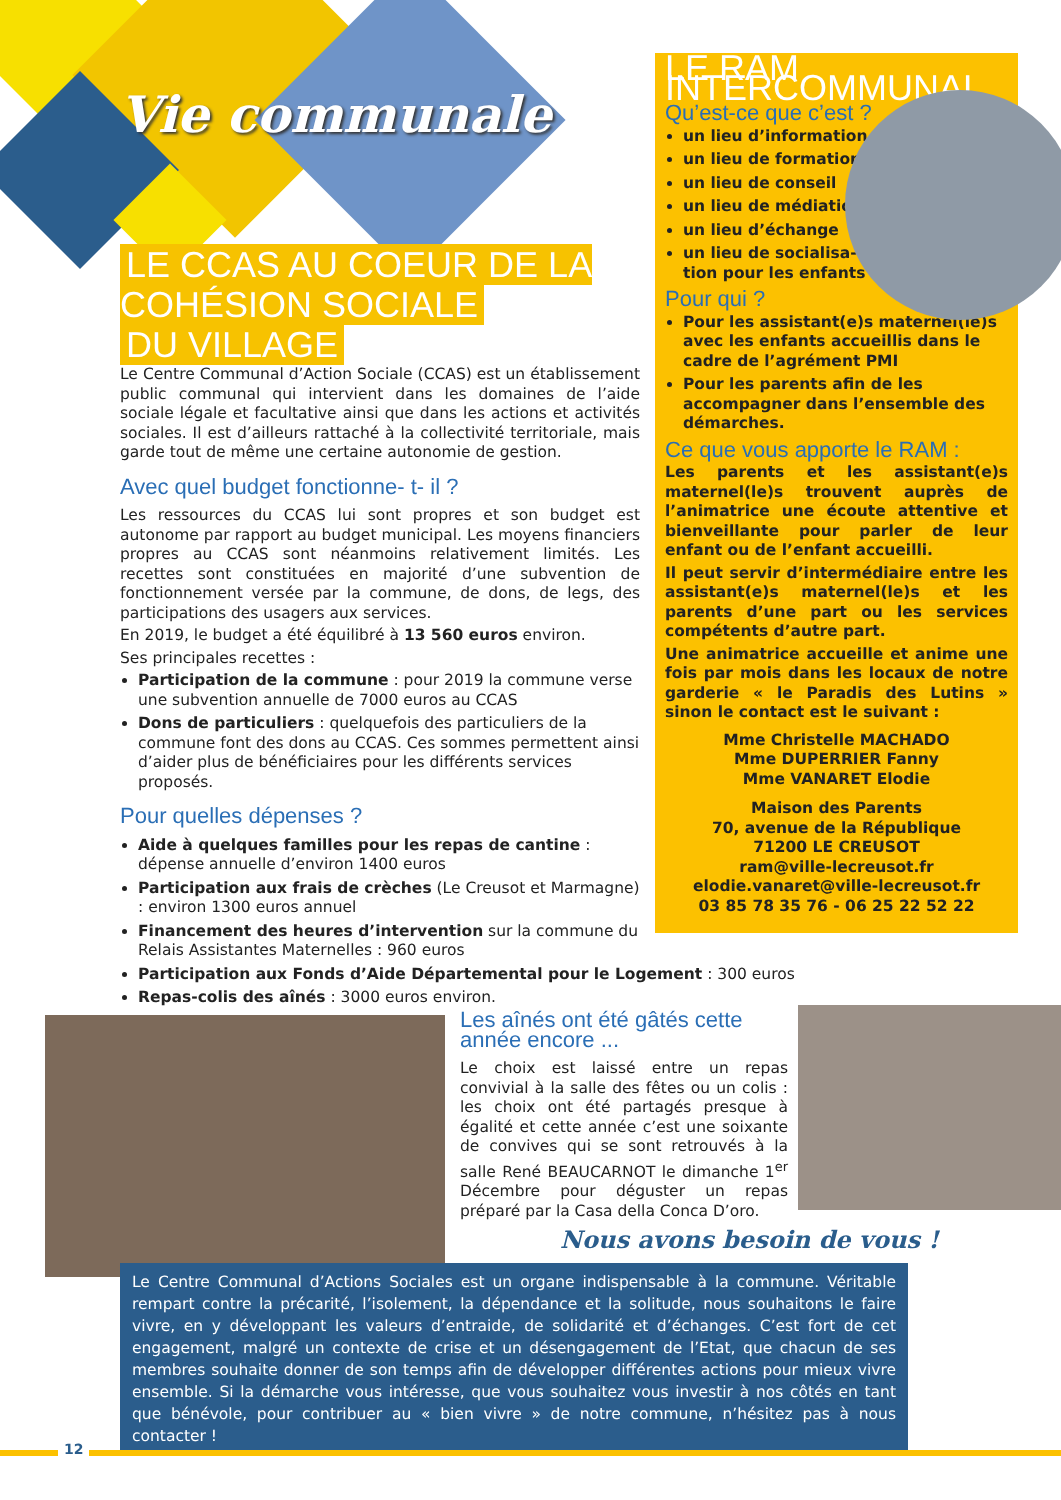Vie communale
LE CCAS AU COEUR DE LA COHÉSION SOCIALE
DU VILLAGE
Le Centre Communal d’Action Sociale (CCAS) est un établissement public communal qui intervient dans les domaines de l’aide sociale légale et facultative ainsi que dans les actions et activités sociales. Il est d’ailleurs rattaché à la collectivité territoriale, mais garde tout de même une certaine autonomie de gestion.
Avec quel budget fonctionne- t- il ?
Les ressources du CCAS lui sont propres et son budget est autonome par rapport au budget municipal. Les moyens financiers propres au CCAS sont néanmoins relativement limités. Les recettes sont constituées en majorité d’une subvention de fonctionnement versée par la commune, de dons, de legs, des participations des usagers aux services.
En 2019, le budget a été équilibré à 13 560 euros environ.
Ses principales recettes :
Participation de la commune : pour 2019 la commune verse une subvention annuelle de 7000 euros au CCAS
Dons de particuliers : quelquefois des particuliers de la commune font des dons au CCAS. Ces sommes permettent ainsi d’aider plus de bénéficiaires pour les différents services proposés.
Pour quelles dépenses ?
Aide à quelques familles pour les repas de cantine : dépense annuelle d’environ 1400 euros
Participation aux frais de crèches (Le Creusot et Marmagne) : environ 1300 euros annuel
Financement des heures d’intervention sur la commune du Relais Assistantes Maternelles : 960 euros
Participation aux Fonds d’Aide Départemental pour le Logement : 300 euros
Repas-colis des aînés : 3000 euros environ.
LE RAM INTERCOMMUNAL
Qu’est-ce que c’est ?
un lieu d’information
un lieu de formation
un lieu de conseil
un lieu de médiation
un lieu d’échange
un lieu de socialisa-
tion pour les enfants
Pour qui ?
Pour les assistant(e)s maternel(le)s avec les enfants accueillis dans le cadre de l’agrément PMI
Pour les parents afin de les accompagner dans l’ensemble des démarches.
Ce que vous apporte le RAM :
Les parents et les assistant(e)s maternel(le)s trouvent auprès de l’animatrice une écoute attentive et bienveillante pour parler de leur enfant ou de l’enfant accueilli.
Il peut servir d’intermédiaire entre les assistant(e)s maternel(le)s et les parents d’une part ou les services compétents d’autre part.
Une animatrice accueille et anime une fois par mois dans les locaux de notre garderie « le Paradis des Lutins » sinon le contact est le suivant :
Mme Christelle MACHADO
Mme DUPERRIER Fanny
Mme VANARET Elodie
Maison des Parents
70, avenue de la République
71200 LE CREUSOT
ram@ville-lecreusot.fr
elodie.vanaret@ville-lecreusot.fr
03 85 78 35 76 - 06 25 22 52 22
Les aînés ont été gâtés cette année encore ...
Le choix est laissé entre un repas convivial à la salle des fêtes ou un colis : les choix ont été partagés presque à égalité et cette année c’est une soixante de convives qui se sont retrouvés à la salle René BEAUCARNOT le dimanche 1<sup>er</sup> Décembre pour déguster un repas préparé par la Casa della Conca D’oro.
Nous avons besoin de vous !
Le Centre Communal d’Actions Sociales est un organe indispensable à la commune. Véritable rempart contre la précarité, l’isolement, la dépendance et la solitude, nous souhaitons le faire vivre, en y développant les valeurs d’entraide, de solidarité et d’échanges. C’est fort de cet engagement, malgré un contexte de crise et un désengagement de l’Etat, que chacun de ses membres souhaite donner de son temps afin de développer différentes actions pour mieux vivre ensemble. Si la démarche vous intéresse, que vous souhaitez vous investir à nos côtés en tant que bénévole, pour contribuer au « bien vivre » de notre commune, n’hésitez pas à nous contacter !
12